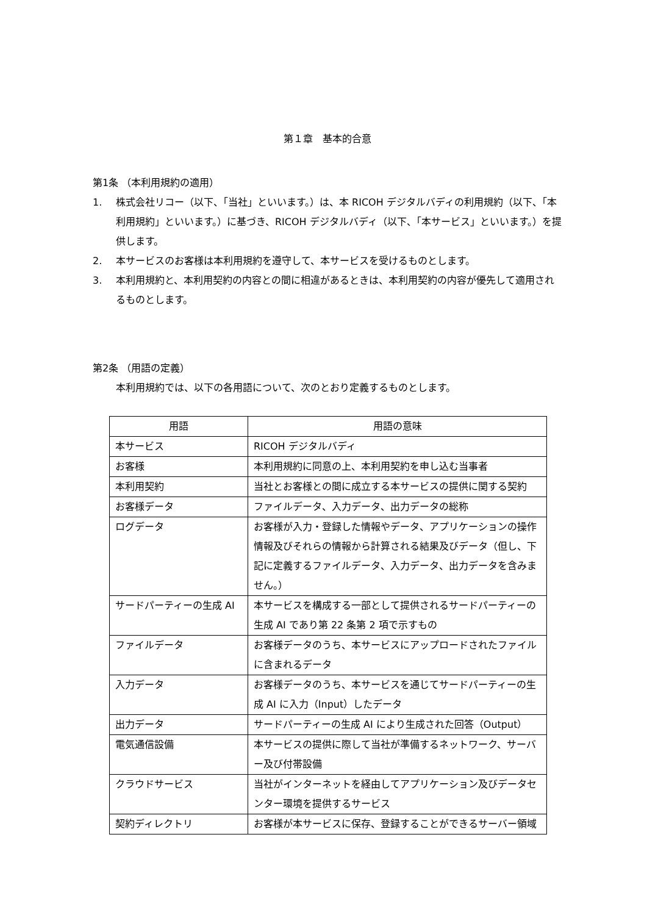第１章　基本的合意
第1条 （本利用規約の適用）
1. 株式会社リコー（以下、「当社」といいます。）は、本 RICOH デジタルバディの利用規約（以下、「本利用規約」といいます。）に基づき、RICOH デジタルバディ（以下、「本サービス」といいます。）を提供します。
2. 本サービスのお客様は本利用規約を遵守して、本サービスを受けるものとします。
3. 本利用規約と、本利用契約の内容との間に相違があるときは、本利用契約の内容が優先して適用されるものとします。
第2条 （用語の定義）
本利用規約では、以下の各用語について、次のとおり定義するものとします。
| 用語 | 用語の意味 |
| --- | --- |
| 本サービス | RICOH デジタルバディ |
| お客様 | 本利用規約に同意の上、本利用契約を申し込む当事者 |
| 本利用契約 | 当社とお客様との間に成立する本サービスの提供に関する契約 |
| お客様データ | ファイルデータ、入力データ、出力データの総称 |
| ログデータ | お客様が入力・登録した情報やデータ、アプリケーションの操作情報及びそれらの情報から計算される結果及びデータ（但し、下記に定義するファイルデータ、入力データ、出力データを含みません。） |
| サードパーティーの生成 AI | 本サービスを構成する一部として提供されるサードパーティーの生成 AI であり第 22 条第 2 項で示すもの |
| ファイルデータ | お客様データのうち、本サービスにアップロードされたファイルに含まれるデータ |
| 入力データ | お客様データのうち、本サービスを通じてサードパーティーの生成 AI に入力（Input）したデータ |
| 出力データ | サードパーティーの生成 AI により生成された回答（Output） |
| 電気通信設備 | 本サービスの提供に際して当社が準備するネットワーク、サーバー及び付帯設備 |
| クラウドサービス | 当社がインターネットを経由してアプリケーション及びデータセンター環境を提供するサービス |
| 契約ディレクトリ | お客様が本サービスに保存、登録することができるサーバー領域 |